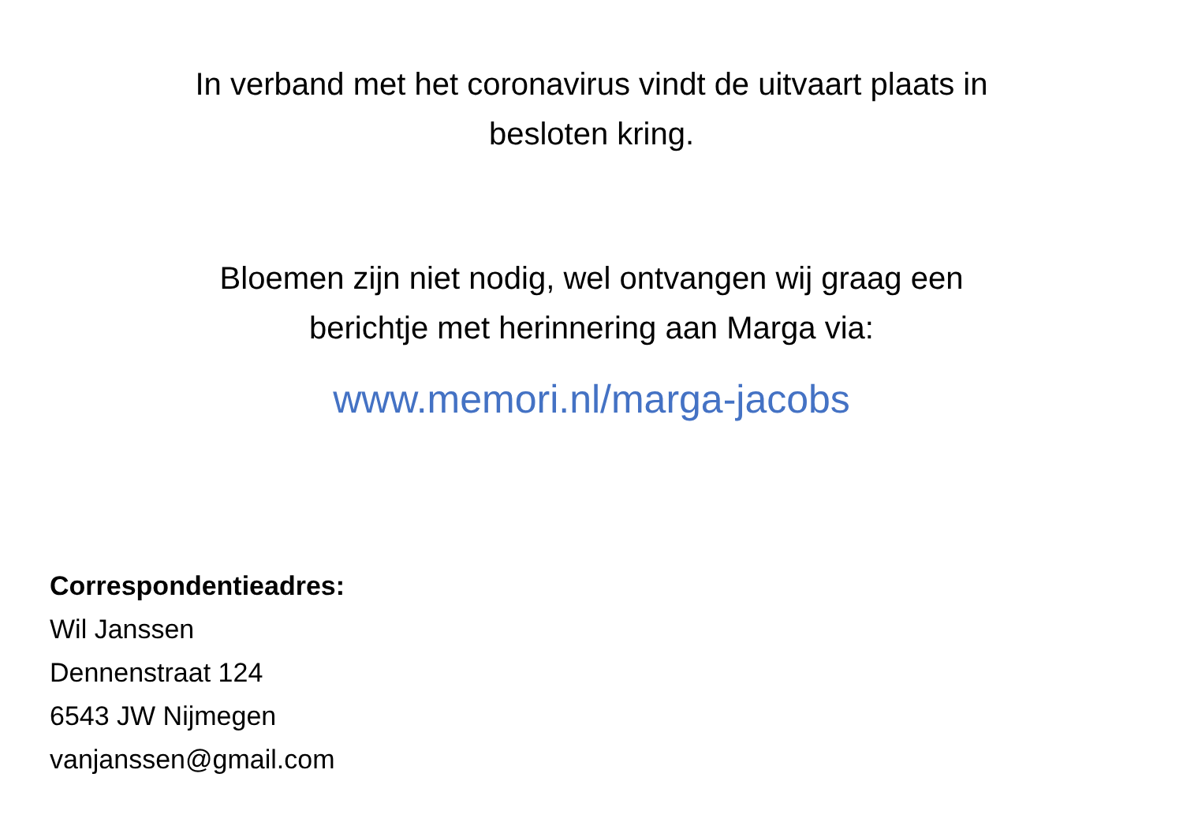In verband met het coronavirus vindt de uitvaart plaats in
besloten kring.
Bloemen zijn niet nodig, wel ontvangen wij graag een
berichtje met herinnering aan Marga via:
www.memori.nl/marga-jacobs
Correspondentieadres:
Wil Janssen
Dennenstraat 124
6543 JW Nijmegen
vanjanssen@gmail.com